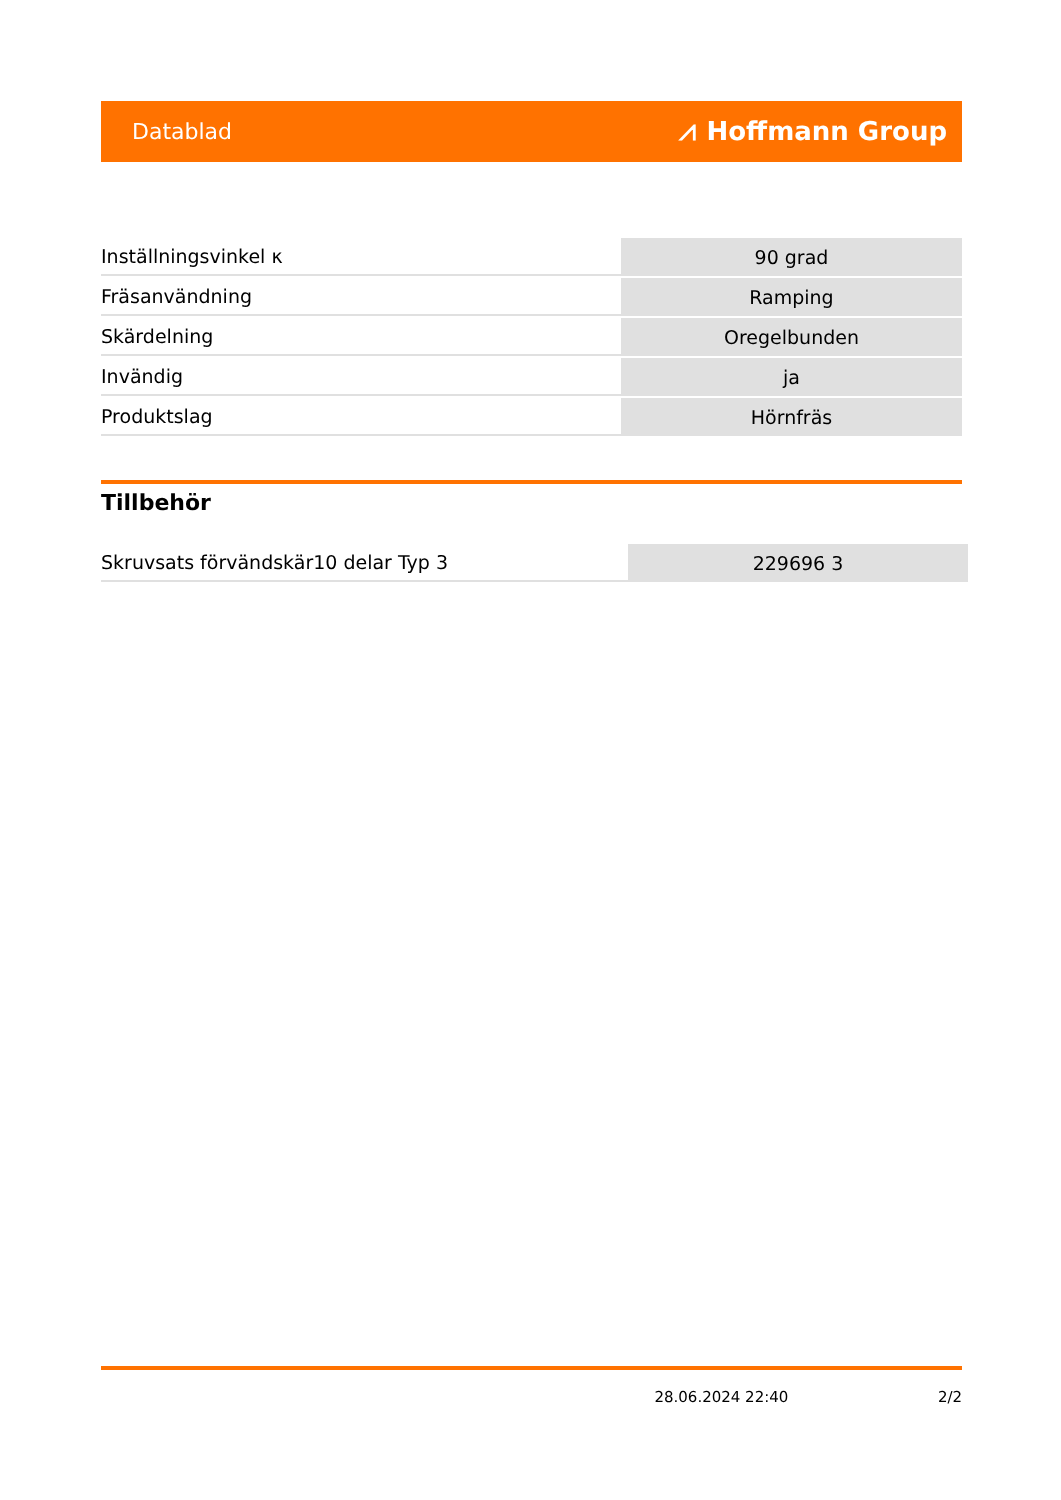Datablad ⩘ Hoffmann Group
| Inställningsvinkel κ | 90 grad |
| Fräsanvändning | Ramping |
| Skärdelning | Oregelbunden |
| Invändig | ja |
| Produktslag | Hörnfräs |
Tillbehör
| Skruvsats förvändskär10 delar Typ 3 | 229696 3 |
28.06.2024 22:40 2/2